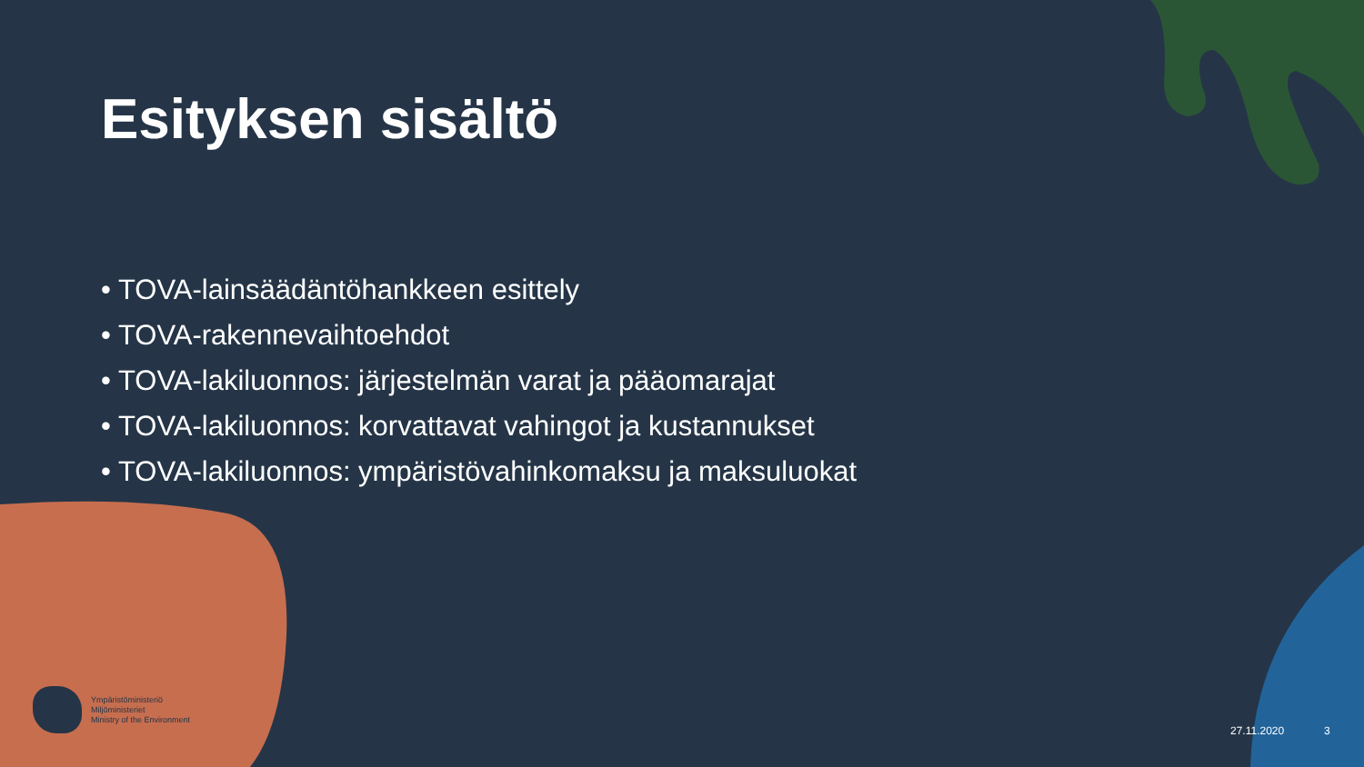Esityksen sisältö
• TOVA-lainsäädäntöhankkeen esittely
• TOVA-rakennevaihtoehdot
• TOVA-lakiluonnos: järjestelmän varat ja pääomarajat
• TOVA-lakiluonnos: korvattavat vahingot ja kustannukset
• TOVA-lakiluonnos: ympäristövahinkomaksu ja maksuluokat
Ympäristöministeriö
Miljöministeriet
Ministry of the Environment
27.11.2020 3